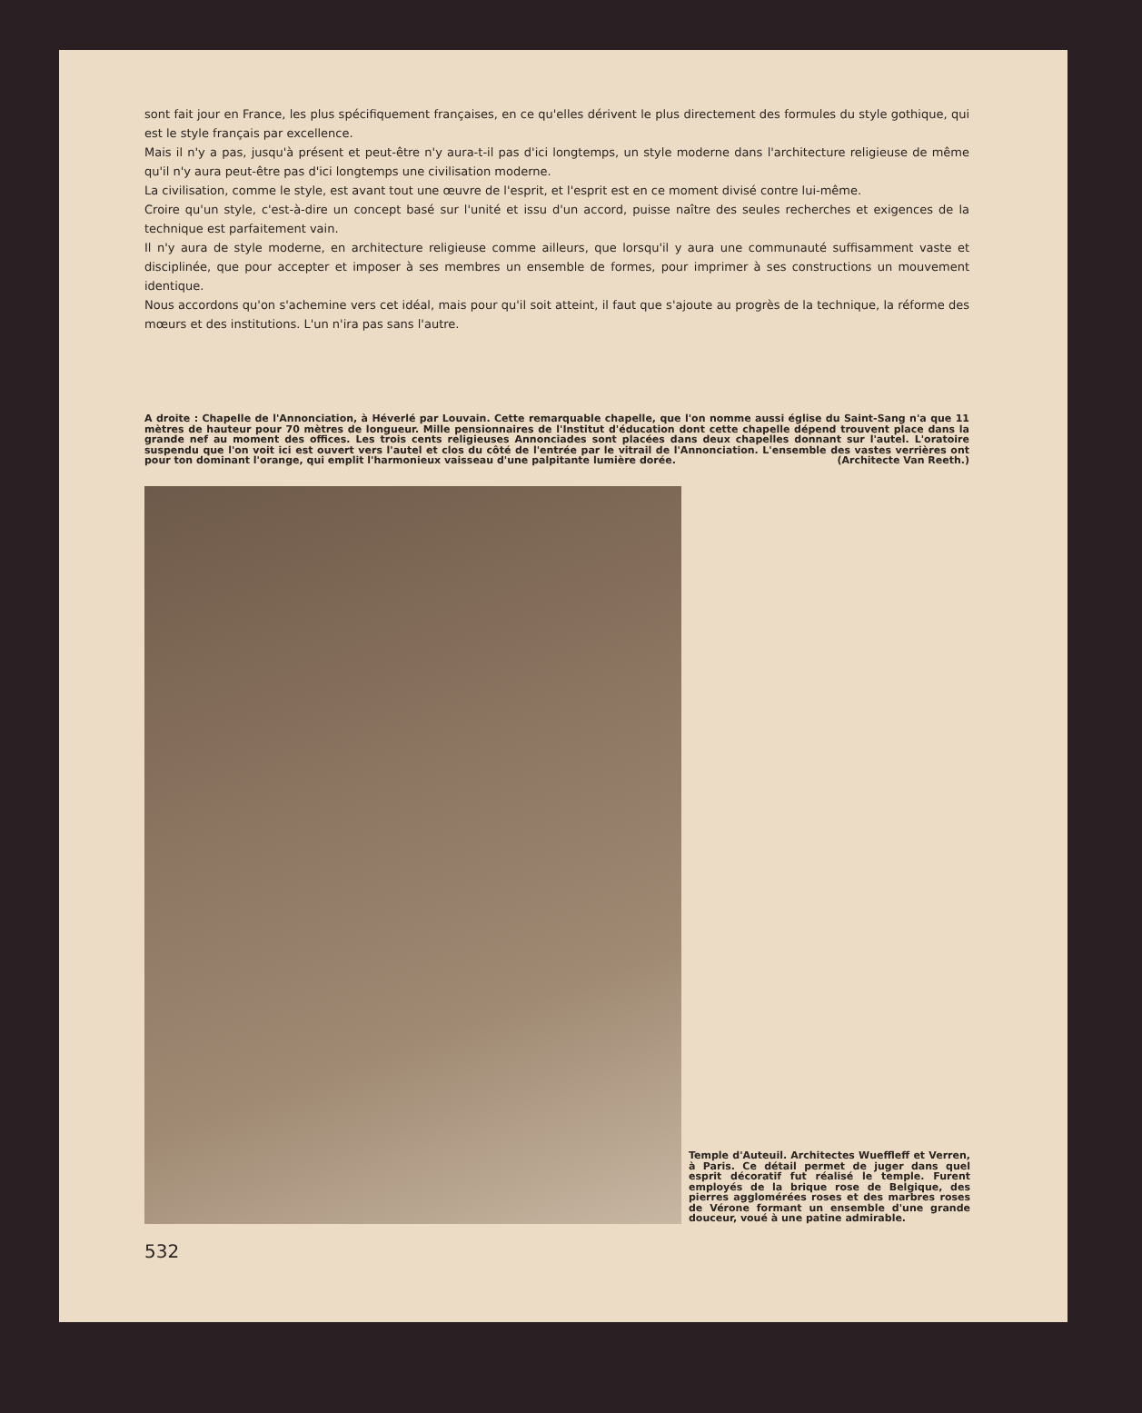sont fait jour en France, les plus spécifiquement françaises, en ce qu'elles dérivent le plus directement des formules du style gothique, qui est le style français par excellence.
Mais il n'y a pas, jusqu'à présent et peut-être n'y aura-t-il pas d'ici longtemps, un style moderne dans l'architecture religieuse de même qu'il n'y aura peut-être pas d'ici longtemps une civilisation moderne.
La civilisation, comme le style, est avant tout une œuvre de l'esprit, et l'esprit est en ce moment divisé contre lui-même.
Croire qu'un style, c'est-à-dire un concept basé sur l'unité et issu d'un accord, puisse naître des seules recherches et exigences de la technique est parfaitement vain.
Il n'y aura de style moderne, en architecture religieuse comme ailleurs, que lorsqu'il y aura une communauté suffisamment vaste et disciplinée, que pour accepter et imposer à ses membres un ensemble de formes, pour imprimer à ses constructions un mouvement identique.
Nous accordons qu'on s'achemine vers cet idéal, mais pour qu'il soit atteint, il faut que s'ajoute au progrès de la technique, la réforme des mœurs et des institutions. L'un n'ira pas sans l'autre.
A droite : Chapelle de l'Annonciation, à Héverlé par Louvain. Cette remarquable chapelle, que l'on nomme aussi église du Saint-Sang n'a que 11 mètres de hauteur pour 70 mètres de longueur. Mille pensionnaires de l'Institut d'éducation dont cette chapelle dépend trouvent place dans la grande nef au moment des offices. Les trois cents religieuses Annonciades sont placées dans deux chapelles donnant sur l'autel. L'oratoire suspendu que l'on voit ici est ouvert vers l'autel et clos du côté de l'entrée par le vitrail de l'Annonciation. L'ensemble des vastes verrières ont pour ton dominant l'orange, qui emplit l'harmonieux vaisseau d'une palpitante lumière dorée. (Architecte Van Reeth.)
Temple d'Auteuil. Architectes Wueffleff et Verren, à Paris. Ce détail permet de juger dans quel esprit décoratif fut réalisé le temple. Furent employés de la brique rose de Belgique, des pierres agglomérées roses et des marbres roses de Vérone formant un ensemble d'une grande douceur, voué à une patine admirable.
532